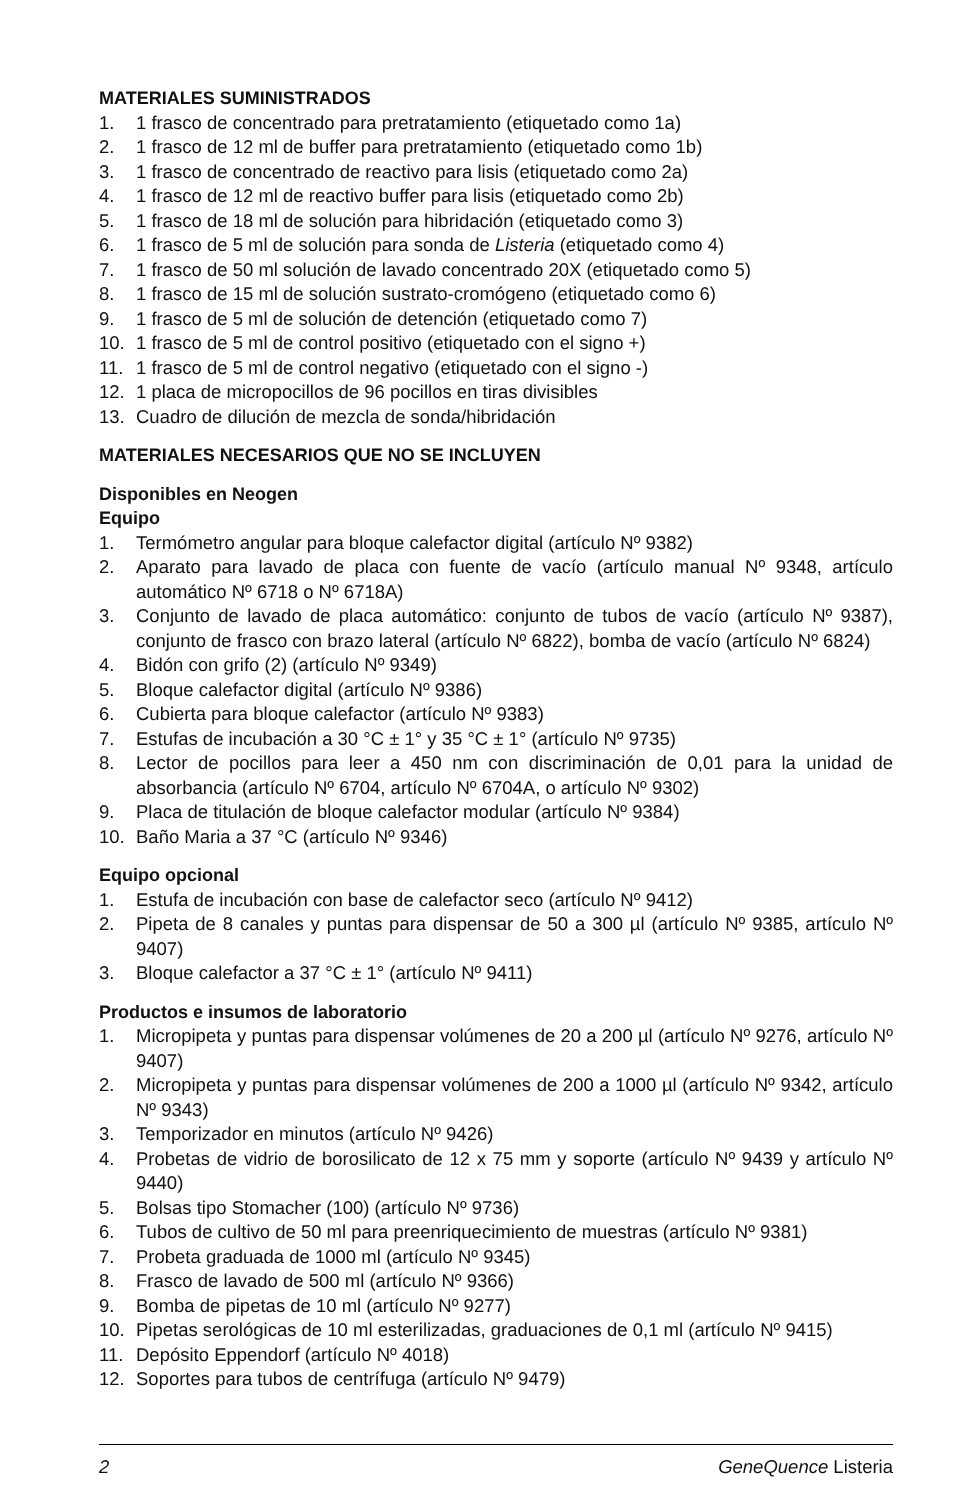MATERIALES SUMINISTRADOS
1. 1 frasco de concentrado para pretratamiento (etiquetado como 1a)
2. 1 frasco de 12 ml de buffer para pretratamiento (etiquetado como 1b)
3. 1 frasco de concentrado de reactivo para lisis (etiquetado como 2a)
4. 1 frasco de 12 ml de reactivo buffer para lisis (etiquetado como 2b)
5. 1 frasco de 18 ml de solución para hibridación (etiquetado como 3)
6. 1 frasco de 5 ml de solución para sonda de Listeria (etiquetado como 4)
7. 1 frasco de 50 ml solución de lavado concentrado 20X (etiquetado como 5)
8. 1 frasco de 15 ml de solución sustrato-cromógeno (etiquetado como 6)
9. 1 frasco de 5 ml de solución de detención (etiquetado como 7)
10. 1 frasco de 5 ml de control positivo (etiquetado con el signo +)
11. 1 frasco de 5 ml de control negativo (etiquetado con el signo -)
12. 1 placa de micropocillos de 96 pocillos en tiras divisibles
13. Cuadro de dilución de mezcla de sonda/hibridación
MATERIALES NECESARIOS QUE NO SE INCLUYEN
Disponibles en Neogen
Equipo
1. Termómetro angular para bloque calefactor digital (artículo Nº 9382)
2. Aparato para lavado de placa con fuente de vacío (artículo manual Nº 9348, artículo automático Nº 6718 o Nº 6718A)
3. Conjunto de lavado de placa automático: conjunto de tubos de vacío (artículo Nº 9387), conjunto de frasco con brazo lateral (artículo Nº 6822), bomba de vacío (artículo Nº 6824)
4. Bidón con grifo (2) (artículo Nº 9349)
5. Bloque calefactor digital (artículo Nº 9386)
6. Cubierta para bloque calefactor (artículo Nº 9383)
7. Estufas de incubación a 30 °C ± 1° y 35 °C ± 1° (artículo Nº 9735)
8. Lector de pocillos para leer a 450 nm con discriminación de 0,01 para la unidad de absorbancia (artículo Nº 6704, artículo Nº 6704A, o artículo Nº 9302)
9. Placa de titulación de bloque calefactor modular (artículo Nº 9384)
10. Baño Maria a 37 °C (artículo Nº 9346)
Equipo opcional
1. Estufa de incubación con base de calefactor seco (artículo Nº 9412)
2. Pipeta de 8 canales y puntas para dispensar de 50 a 300 µl (artículo Nº 9385, artículo Nº 9407)
3. Bloque calefactor a 37 °C ± 1° (artículo Nº 9411)
Productos e insumos de laboratorio
1. Micropipeta y puntas para dispensar volúmenes de 20 a 200 µl (artículo Nº 9276, artículo Nº 9407)
2. Micropipeta y puntas para dispensar volúmenes de 200 a 1000 µl (artículo Nº 9342, artículo Nº 9343)
3. Temporizador en minutos (artículo Nº 9426)
4. Probetas de vidrio de borosilicato de 12 x 75 mm y soporte (artículo Nº 9439 y artículo Nº 9440)
5. Bolsas tipo Stomacher (100) (artículo Nº 9736)
6. Tubos de cultivo de 50 ml para preenriquecimiento de muestras (artículo Nº 9381)
7. Probeta graduada de 1000 ml (artículo Nº 9345)
8. Frasco de lavado de 500 ml (artículo Nº 9366)
9. Bomba de pipetas de 10 ml (artículo Nº 9277)
10. Pipetas serológicas de 10 ml esterilizadas, graduaciones de 0,1 ml (artículo Nº 9415)
11. Depósito Eppendorf (artículo Nº 4018)
12. Soportes para tubos de centrífuga (artículo Nº 9479)
2 GeneQuence Listeria